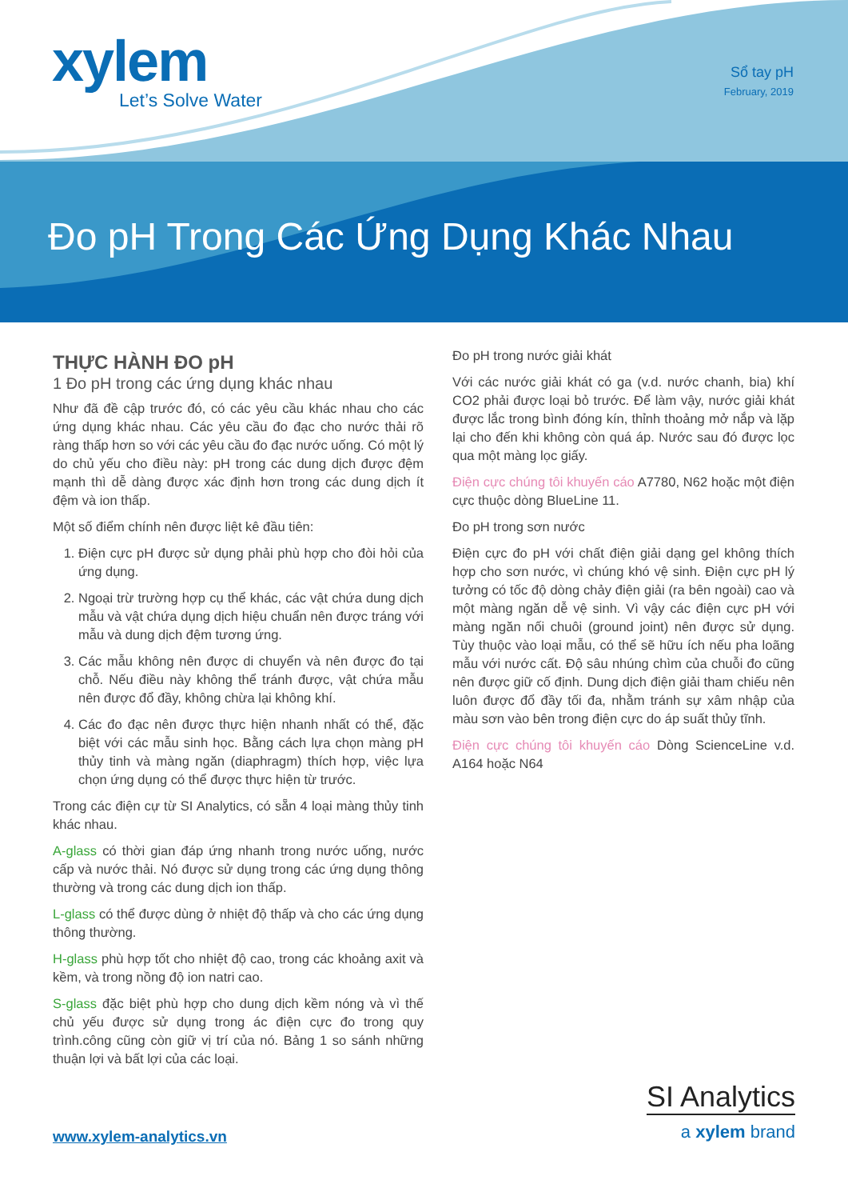xylem
Let’s Solve Water
Sổ tay pH
February, 2019
Đo pH Trong Các Ứng Dụng Khác Nhau
THỰC HÀNH ĐO pH
1 Đo pH trong các ứng dụng khác nhau
Như đã đề cập trước đó, có các yêu cầu khác nhau cho các ứng dụng khác nhau. Các yêu cầu đo đạc cho nước thải rõ ràng thấp hơn so với các yêu cầu đo đạc nước uống. Có một lý do chủ yếu cho điều này: pH trong các dung dịch được đệm mạnh thì dễ dàng được xác định hơn trong các dung dịch ít đệm và ion thấp.
Một số điểm chính nên được liệt kê đầu tiên:
1. Điện cực pH được sử dụng phải phù hợp cho đòi hỏi của ứng dụng.
2. Ngoại trừ trường hợp cụ thể khác, các vật chứa dung dịch mẫu và vật chứa dụng dịch hiệu chuẩn nên được tráng với mẫu và dung dịch đệm tương ứng.
3. Các mẫu không nên được di chuyển và nên được đo tại chỗ. Nếu điều này không thể tránh được, vật chứa mẫu nên được đổ đầy, không chừa lại không khí.
4. Các đo đạc nên được thực hiện nhanh nhất có thể, đặc biệt với các mẫu sinh học. Bằng cách lựa chọn màng pH thủy tinh và màng ngăn (diaphragm) thích hợp, việc lựa chọn ứng dụng có thể được thực hiện từ trước.
Trong các điện cự từ SI Analytics, có sẵn 4 loại màng thủy tinh khác nhau.
A-glass có thời gian đáp ứng nhanh trong nước uống, nước cấp và nước thải. Nó được sử dụng trong các ứng dụng thông thường và trong các dung dịch ion thấp.
L-glass có thể được dùng ở nhiệt độ thấp và cho các ứng dụng thông thường.
H-glass phù hợp tốt cho nhiệt độ cao, trong các khoảng axit và kềm, và trong nồng độ ion natri cao.
S-glass đặc biệt phù hợp cho dung dịch kềm nóng và vì thế chủ yếu được sử dụng trong ác điện cực đo trong quy trình.công cũng còn giữ vị trí của nó. Bảng 1 so sánh những thuận lợi và bất lợi của các loại.
Đo pH trong nước giải khát
Với các nước giải khát có ga (v.d. nước chanh, bia) khí CO2 phải được loại bỏ trước. Để làm vậy, nước giải khát được lắc trong bình đóng kín, thỉnh thoảng mở nắp và lặp lại cho đến khi không còn quá áp. Nước sau đó được lọc qua một màng lọc giấy.
Điện cực chúng tôi khuyến cáo A7780, N62 hoặc một điện cực thuộc dòng BlueLine 11.
Đo pH trong sơn nước
Điện cực đo pH với chất điện giải dạng gel không thích hợp cho sơn nước, vì chúng khó vệ sinh. Điện cực pH lý tưởng có tốc độ dòng chảy điện giải (ra bên ngoài) cao và một màng ngăn dễ vệ sinh. Vì vậy các điện cực pH với màng ngăn nối chuôi (ground joint) nên được sử dụng. Tùy thuộc vào loại mẫu, có thể sẽ hữu ích nếu pha loãng mẫu với nước cất. Độ sâu nhúng chìm của chuỗi đo cũng nên được giữ cố định. Dung dịch điện giải tham chiếu nên luôn được đổ đầy tối đa, nhằm tránh sự xâm nhập của màu sơn vào bên trong điện cực do áp suất thủy tĩnh.
Điện cực chúng tôi khuyến cáo Dòng ScienceLine v.d. A164 hoặc N64
www.xylem-analytics.vn
SI Analytics
a xylem brand